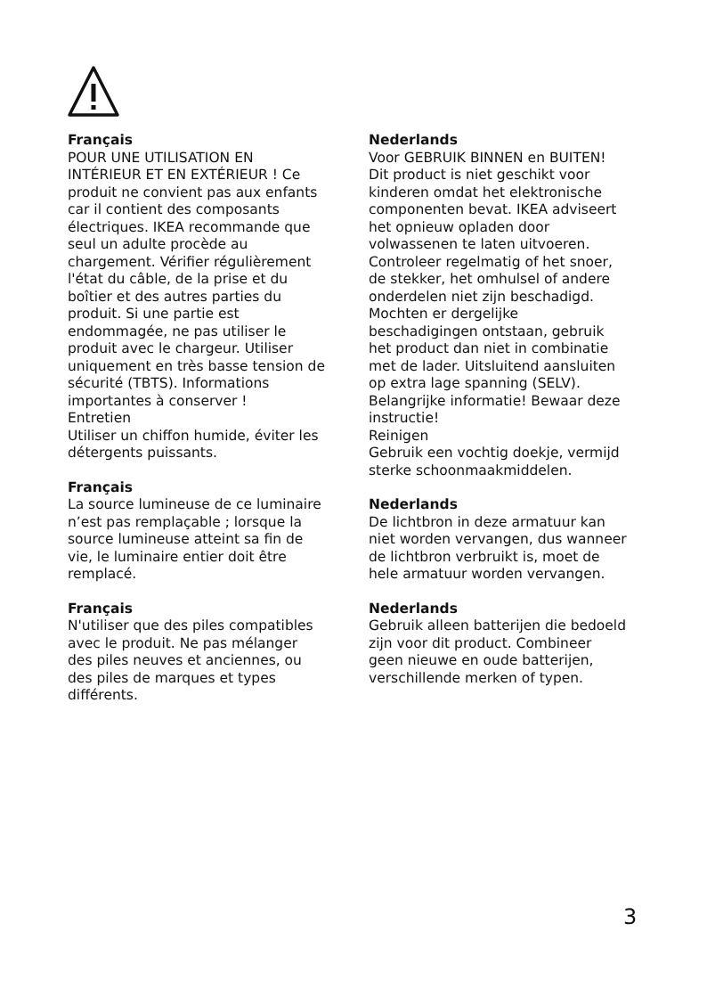Français
POUR UNE UTILISATION EN INTÉRIEUR ET EN EXTÉRIEUR ! Ce produit ne convient pas aux enfants car il contient des composants électriques. IKEA recommande que seul un adulte procède au chargement. Vérifier régulièrement l'état du câble, de la prise et du boîtier et des autres parties du produit. Si une partie est endommagée, ne pas utiliser le produit avec le chargeur. Utiliser uniquement en très basse tension de sécurité (TBTS). Informations importantes à conserver !
Entretien
Utiliser un chiffon humide, éviter les détergents puissants.
Français
La source lumineuse de ce luminaire n’est pas remplaçable ; lorsque la source lumineuse atteint sa fin de vie, le luminaire entier doit être remplacé.
Français
N'utiliser que des piles compatibles avec le produit. Ne pas mélanger des piles neuves et anciennes, ou des piles de marques et types différents.
Nederlands
Voor GEBRUIK BINNEN en BUITEN! Dit product is niet geschikt voor kinderen omdat het elektronische componenten bevat. IKEA adviseert het opnieuw opladen door volwassenen te laten uitvoeren. Controleer regelmatig of het snoer, de stekker, het omhulsel of andere onderdelen niet zijn beschadigd. Mochten er dergelijke beschadigingen ontstaan, gebruik het product dan niet in combinatie met de lader. Uitsluitend aansluiten op extra lage spanning (SELV). Belangrijke informatie! Bewaar deze instructie!
Reinigen
Gebruik een vochtig doekje, vermijd sterke schoonmaakmiddelen.
Nederlands
De lichtbron in deze armatuur kan niet worden vervangen, dus wanneer de lichtbron verbruikt is, moet de hele armatuur worden vervangen.
Nederlands
Gebruik alleen batterijen die bedoeld zijn voor dit product. Combineer geen nieuwe en oude batterijen, verschillende merken of typen.
3